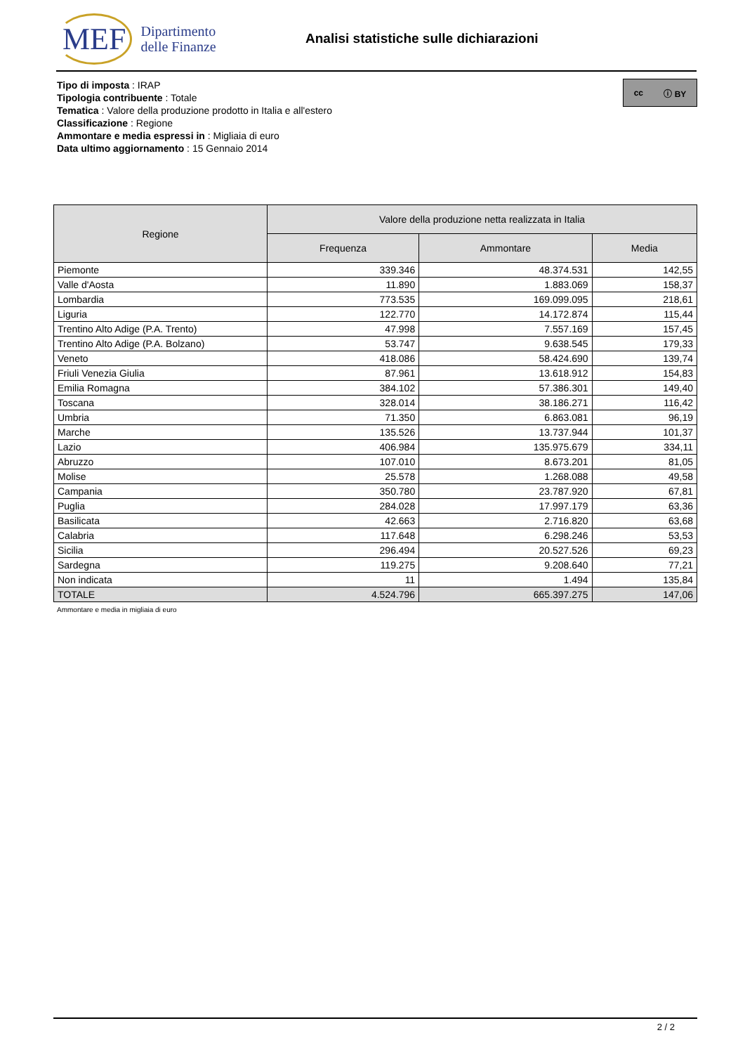MEF
Dipartimento
delle Finanze
Analisi statistiche sulle dichiarazioni
Tipo di imposta : IRAP
Tipologia contribuente : Totale
Tematica : Valore della produzione prodotto in Italia e all'estero
Classificazione : Regione
Ammontare e media espressi in : Migliaia di euro
Data ultimo aggiornamento : 15 Gennaio 2014
cc ⓘ BY
| Regione | Valore della produzione netta realizzata in Italia | | |
| --- | --- | --- | --- |
| | Frequenza | Ammontare | Media |
| Piemonte | 339.346 | 48.374.531 | 142,55 |
| Valle d'Aosta | 11.890 | 1.883.069 | 158,37 |
| Lombardia | 773.535 | 169.099.095 | 218,61 |
| Liguria | 122.770 | 14.172.874 | 115,44 |
| Trentino Alto Adige (P.A. Trento) | 47.998 | 7.557.169 | 157,45 |
| Trentino Alto Adige (P.A. Bolzano) | 53.747 | 9.638.545 | 179,33 |
| Veneto | 418.086 | 58.424.690 | 139,74 |
| Friuli Venezia Giulia | 87.961 | 13.618.912 | 154,83 |
| Emilia Romagna | 384.102 | 57.386.301 | 149,40 |
| Toscana | 328.014 | 38.186.271 | 116,42 |
| Umbria | 71.350 | 6.863.081 | 96,19 |
| Marche | 135.526 | 13.737.944 | 101,37 |
| Lazio | 406.984 | 135.975.679 | 334,11 |
| Abruzzo | 107.010 | 8.673.201 | 81,05 |
| Molise | 25.578 | 1.268.088 | 49,58 |
| Campania | 350.780 | 23.787.920 | 67,81 |
| Puglia | 284.028 | 17.997.179 | 63,36 |
| Basilicata | 42.663 | 2.716.820 | 63,68 |
| Calabria | 117.648 | 6.298.246 | 53,53 |
| Sicilia | 296.494 | 20.527.526 | 69,23 |
| Sardegna | 119.275 | 9.208.640 | 77,21 |
| Non indicata | 11 | 1.494 | 135,84 |
| TOTALE | 4.524.796 | 665.397.275 | 147,06 |
Ammontare e media in migliaia di euro
2 / 2